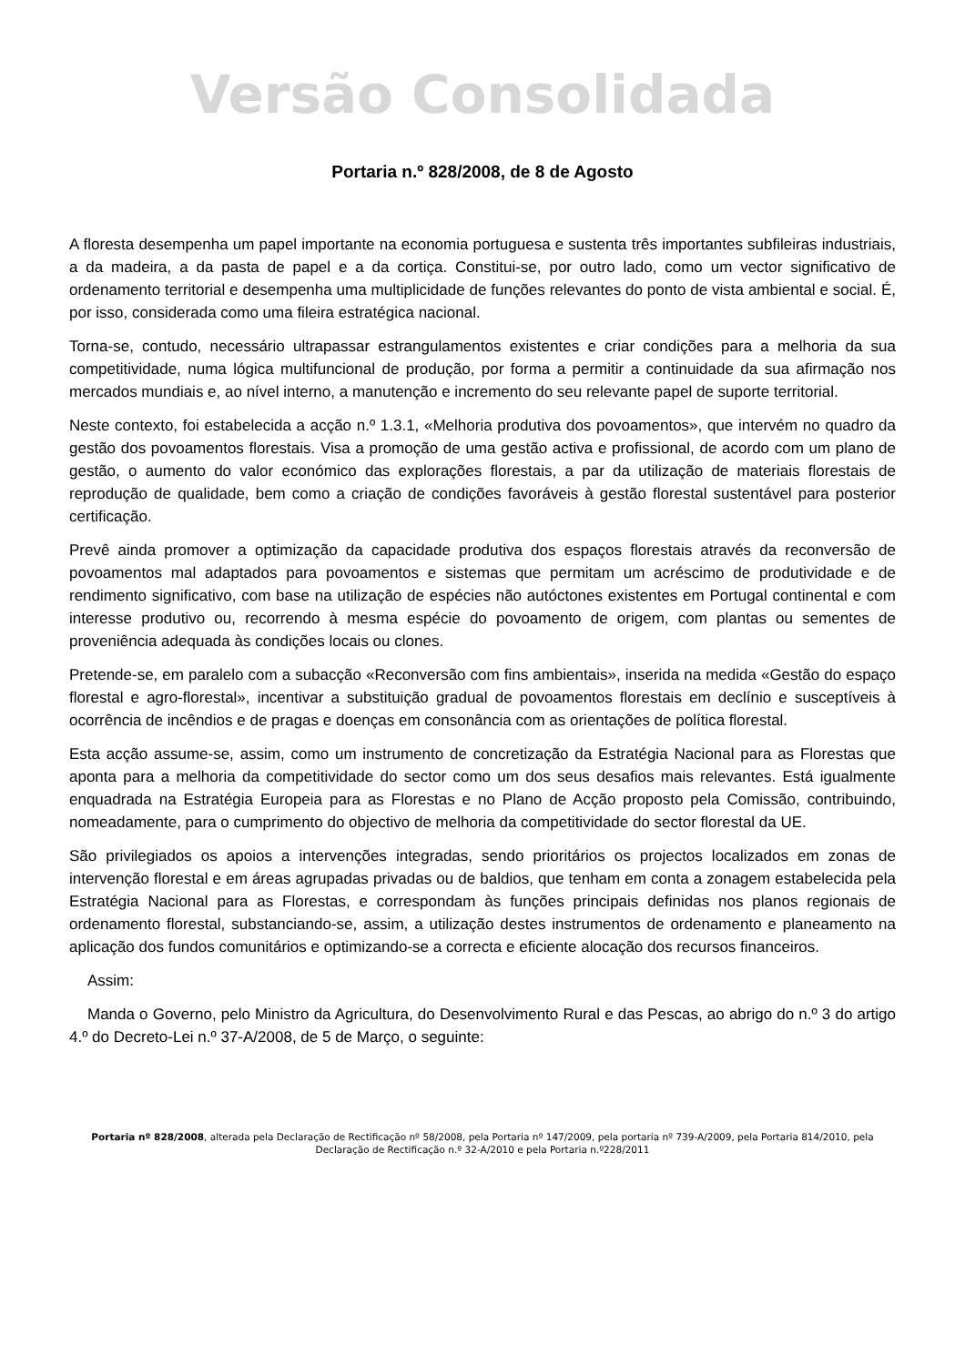Versão Consolidada
Portaria n.º 828/2008, de 8 de Agosto
A floresta desempenha um papel importante na economia portuguesa e sustenta três importantes subfileiras industriais, a da madeira, a da pasta de papel e a da cortiça. Constitui-se, por outro lado, como um vector significativo de ordenamento territorial e desempenha uma multiplicidade de funções relevantes do ponto de vista ambiental e social. É, por isso, considerada como uma fileira estratégica nacional.
Torna-se, contudo, necessário ultrapassar estrangulamentos existentes e criar condições para a melhoria da sua competitividade, numa lógica multifuncional de produção, por forma a permitir a continuidade da sua afirmação nos mercados mundiais e, ao nível interno, a manutenção e incremento do seu relevante papel de suporte territorial.
Neste contexto, foi estabelecida a acção n.º 1.3.1, «Melhoria produtiva dos povoamentos», que intervém no quadro da gestão dos povoamentos florestais. Visa a promoção de uma gestão activa e profissional, de acordo com um plano de gestão, o aumento do valor económico das explorações florestais, a par da utilização de materiais florestais de reprodução de qualidade, bem como a criação de condições favoráveis à gestão florestal sustentável para posterior certificação.
Prevê ainda promover a optimização da capacidade produtiva dos espaços florestais através da reconversão de povoamentos mal adaptados para povoamentos e sistemas que permitam um acréscimo de produtividade e de rendimento significativo, com base na utilização de espécies não autóctones existentes em Portugal continental e com interesse produtivo ou, recorrendo à mesma espécie do povoamento de origem, com plantas ou sementes de proveniência adequada às condições locais ou clones.
Pretende-se, em paralelo com a subacção «Reconversão com fins ambientais», inserida na medida «Gestão do espaço florestal e agro-florestal», incentivar a substituição gradual de povoamentos florestais em declínio e susceptíveis à ocorrência de incêndios e de pragas e doenças em consonância com as orientações de política florestal.
Esta acção assume-se, assim, como um instrumento de concretização da Estratégia Nacional para as Florestas que aponta para a melhoria da competitividade do sector como um dos seus desafios mais relevantes. Está igualmente enquadrada na Estratégia Europeia para as Florestas e no Plano de Acção proposto pela Comissão, contribuindo, nomeadamente, para o cumprimento do objectivo de melhoria da competitividade do sector florestal da UE.
São privilegiados os apoios a intervenções integradas, sendo prioritários os projectos localizados em zonas de intervenção florestal e em áreas agrupadas privadas ou de baldios, que tenham em conta a zonagem estabelecida pela Estratégia Nacional para as Florestas, e correspondam às funções principais definidas nos planos regionais de ordenamento florestal, substanciando-se, assim, a utilização destes instrumentos de ordenamento e planeamento na aplicação dos fundos comunitários e optimizando-se a correcta e eficiente alocação dos recursos financeiros.
Assim:
Manda o Governo, pelo Ministro da Agricultura, do Desenvolvimento Rural e das Pescas, ao abrigo do n.º 3 do artigo 4.º do Decreto-Lei n.º 37-A/2008, de 5 de Março, o seguinte:
Portaria nº 828/2008, alterada pela Declaração de Rectificação nº 58/2008, pela Portaria nº 147/2009, pela portaria nº 739-A/2009, pela Portaria 814/2010, pela Declaração de Rectificação n.º 32-A/2010 e pela Portaria n.º228/2011